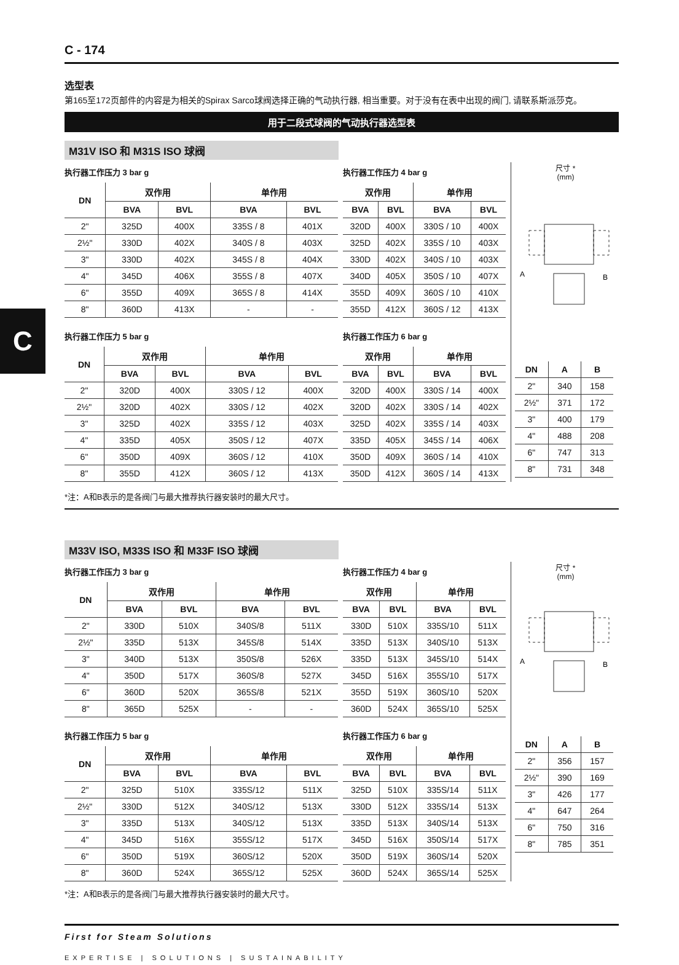C
C - 174
选型表
第165至172页部件的内容是为相关的Spirax Sarco球阀选择正确的气动执行器, 相当重要。对于没有在表中出现的阀门, 请联系斯派莎克。
用于二段式球阀的气动执行器选型表
M31V ISO 和 M31S ISO 球阀
执行器工作压力 3 bar g
| DN | 双作用 | | 单作用 | |
| --- | --- | --- | --- | --- |
| | BVA | BVL | BVA | BVL |
| 2" | 325D | 400X | 335S / 8 | 401X |
| 2½" | 330D | 402X | 340S / 8 | 403X |
| 3" | 330D | 402X | 345S / 8 | 404X |
| 4" | 345D | 406X | 355S / 8 | 407X |
| 6" | 355D | 409X | 365S / 8 | 414X |
| 8" | 360D | 413X | - | - |
执行器工作压力 5 bar g
| DN | 双作用 | | 单作用 | |
| --- | --- | --- | --- | --- |
| | BVA | BVL | BVA | BVL |
| 2" | 320D | 400X | 330S / 12 | 400X |
| 2½" | 320D | 402X | 330S / 12 | 402X |
| 3" | 325D | 402X | 335S / 12 | 403X |
| 4" | 335D | 405X | 350S / 12 | 407X |
| 6" | 350D | 409X | 360S / 12 | 410X |
| 8" | 355D | 412X | 360S / 12 | 413X |
执行器工作压力 4 bar g
| 双作用 | | 单作用 | |
| --- | --- | --- | --- |
| BVA | BVL | BVA | BVL |
| 320D | 400X | 330S / 10 | 400X |
| 325D | 402X | 335S / 10 | 403X |
| 330D | 402X | 340S / 10 | 403X |
| 340D | 405X | 350S / 10 | 407X |
| 355D | 409X | 360S / 10 | 410X |
| 355D | 412X | 360S / 12 | 413X |
执行器工作压力 6 bar g
| 双作用 | | 单作用 | |
| --- | --- | --- | --- |
| BVA | BVL | BVA | BVL |
| 320D | 400X | 330S / 14 | 400X |
| 320D | 402X | 330S / 14 | 402X |
| 325D | 402X | 335S / 14 | 403X |
| 335D | 405X | 345S / 14 | 406X |
| 350D | 409X | 360S / 14 | 410X |
| 350D | 412X | 360S / 14 | 413X |
尺寸 *
(mm)
A
B
| DN | A | B |
| --- | --- | --- |
| 2" | 340 | 158 |
| 2½" | 371 | 172 |
| 3" | 400 | 179 |
| 4" | 488 | 208 |
| 6" | 747 | 313 |
| 8" | 731 | 348 |
*注：A和B表示的是各阀门与最大推荐执行器安装时的最大尺寸。
M33V ISO, M33S ISO 和 M33F ISO 球阀
执行器工作压力 3 bar g
| DN | 双作用 | | 单作用 | |
| --- | --- | --- | --- | --- |
| | BVA | BVL | BVA | BVL |
| 2" | 330D | 510X | 340S/8 | 511X |
| 2½" | 335D | 513X | 345S/8 | 514X |
| 3" | 340D | 513X | 350S/8 | 526X |
| 4" | 350D | 517X | 360S/8 | 527X |
| 6" | 360D | 520X | 365S/8 | 521X |
| 8" | 365D | 525X | - | - |
执行器工作压力 5 bar g
| DN | 双作用 | | 单作用 | |
| --- | --- | --- | --- | --- |
| | BVA | BVL | BVA | BVL |
| 2" | 325D | 510X | 335S/12 | 511X |
| 2½" | 330D | 512X | 340S/12 | 513X |
| 3" | 335D | 513X | 340S/12 | 513X |
| 4" | 345D | 516X | 355S/12 | 517X |
| 6" | 350D | 519X | 360S/12 | 520X |
| 8" | 360D | 524X | 365S/12 | 525X |
执行器工作压力 4 bar g
| 双作用 | | 单作用 | |
| --- | --- | --- | --- |
| BVA | BVL | BVA | BVL |
| 330D | 510X | 335S/10 | 511X |
| 335D | 513X | 340S/10 | 513X |
| 335D | 513X | 345S/10 | 514X |
| 345D | 516X | 355S/10 | 517X |
| 355D | 519X | 360S/10 | 520X |
| 360D | 524X | 365S/10 | 525X |
执行器工作压力 6 bar g
| 双作用 | | 单作用 | |
| --- | --- | --- | --- |
| BVA | BVL | BVA | BVL |
| 325D | 510X | 335S/14 | 511X |
| 330D | 512X | 335S/14 | 513X |
| 335D | 513X | 340S/14 | 513X |
| 345D | 516X | 350S/14 | 517X |
| 350D | 519X | 360S/14 | 520X |
| 360D | 524X | 365S/14 | 525X |
尺寸 *
(mm)
A
B
| DN | A | B |
| --- | --- | --- |
| 2" | 356 | 157 |
| 2½" | 390 | 169 |
| 3" | 426 | 177 |
| 4" | 647 | 264 |
| 6" | 750 | 316 |
| 8" | 785 | 351 |
*注：A和B表示的是各阀门与最大推荐执行器安装时的最大尺寸。
First for Steam Solutions
EXPERTISE | SOLUTIONS | SUSTAINABILITY